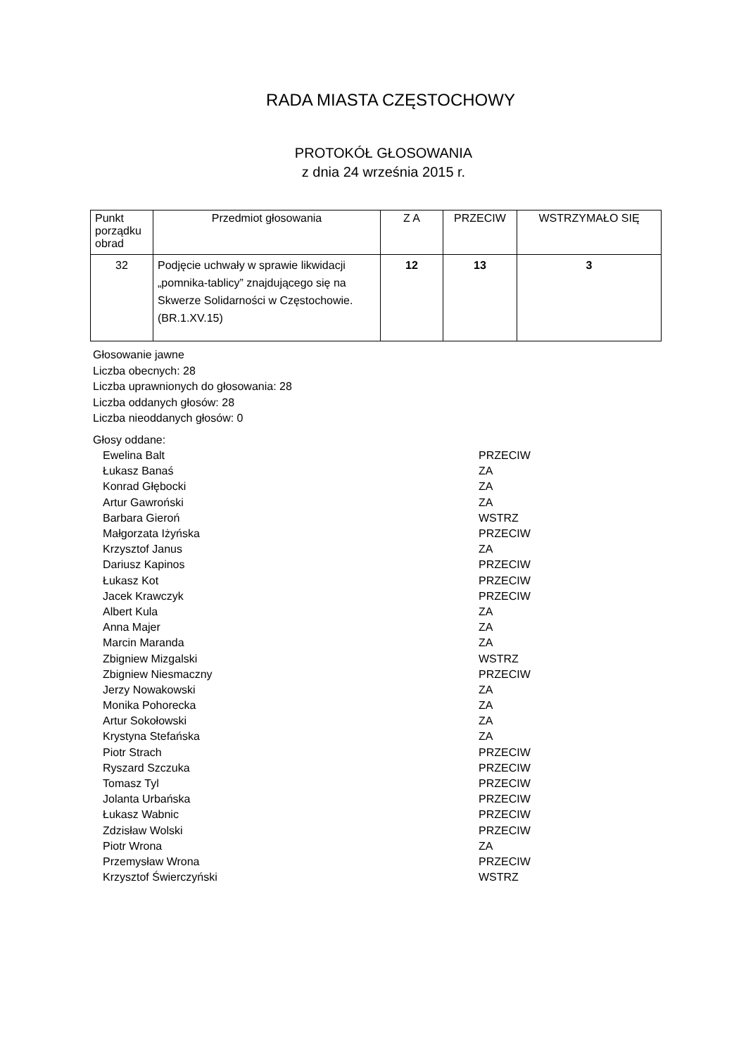RADA MIASTA CZĘSTOCHOWY
PROTOKÓŁ GŁOSOWANIA
z dnia 24 września 2015 r.
| Punkt porządku obrad | Przedmiot głosowania | Z A | PRZECIW | WSTRZYMAŁO SIĘ |
| --- | --- | --- | --- | --- |
| 32 | Podjęcie uchwały w sprawie likwidacji „pomnika-tablicy” znajdującego się na Skwerze Solidarności w Częstochowie. (BR.1.XV.15) | 12 | 13 | 3 |
Głosowanie jawne
Liczba obecnych: 28
Liczba uprawnionych do głosowania: 28
Liczba oddanych głosów: 28
Liczba nieoddanych głosów: 0
Głosy oddane:
| Ewelina Balt | PRZECIW |
| Łukasz Banaś | ZA |
| Konrad Głębocki | ZA |
| Artur Gawroński | ZA |
| Barbara Gieroń | WSTRZ |
| Małgorzata Iżyńska | PRZECIW |
| Krzysztof Janus | ZA |
| Dariusz Kapinos | PRZECIW |
| Łukasz Kot | PRZECIW |
| Jacek Krawczyk | PRZECIW |
| Albert Kula | ZA |
| Anna Majer | ZA |
| Marcin Maranda | ZA |
| Zbigniew Mizgalski | WSTRZ |
| Zbigniew Niesmaczny | PRZECIW |
| Jerzy Nowakowski | ZA |
| Monika Pohorecka | ZA |
| Artur Sokołowski | ZA |
| Krystyna Stefańska | ZA |
| Piotr Strach | PRZECIW |
| Ryszard Szczuka | PRZECIW |
| Tomasz Tyl | PRZECIW |
| Jolanta Urbańska | PRZECIW |
| Łukasz Wabnic | PRZECIW |
| Zdzisław Wolski | PRZECIW |
| Piotr Wrona | ZA |
| Przemysław Wrona | PRZECIW |
| Krzysztof Świerczyński | WSTRZ |